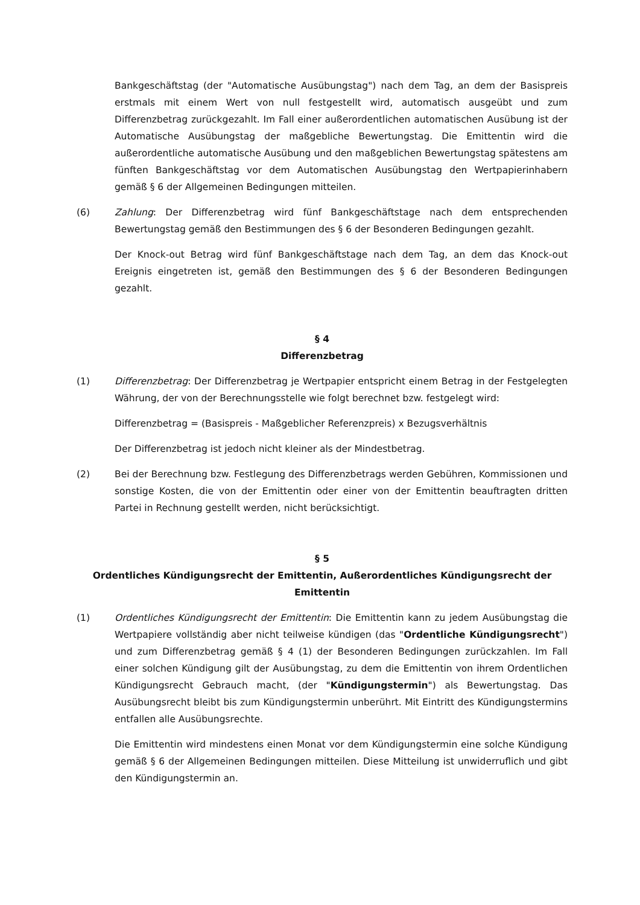Bankgeschäftstag (der "Automatische Ausübungstag") nach dem Tag, an dem der Basispreis erstmals mit einem Wert von null festgestellt wird, automatisch ausgeübt und zum Differenzbetrag zurückgezahlt. Im Fall einer außerordentlichen automatischen Ausübung ist der Automatische Ausübungstag der maßgebliche Bewertungstag. Die Emittentin wird die außerordentliche automatische Ausübung und den maßgeblichen Bewertungstag spätestens am fünften Bankgeschäftstag vor dem Automatischen Ausübungstag den Wertpapierinhabern gemäß § 6 der Allgemeinen Bedingungen mitteilen.
(6) Zahlung: Der Differenzbetrag wird fünf Bankgeschäftstage nach dem entsprechenden Bewertungstag gemäß den Bestimmungen des § 6 der Besonderen Bedingungen gezahlt.
Der Knock-out Betrag wird fünf Bankgeschäftstage nach dem Tag, an dem das Knock-out Ereignis eingetreten ist, gemäß den Bestimmungen des § 6 der Besonderen Bedingungen gezahlt.
§ 4
Differenzbetrag
(1) Differenzbetrag: Der Differenzbetrag je Wertpapier entspricht einem Betrag in der Festgelegten Währung, der von der Berechnungsstelle wie folgt berechnet bzw. festgelegt wird:
Differenzbetrag = (Basispreis - Maßgeblicher Referenzpreis) x Bezugsverhältnis
Der Differenzbetrag ist jedoch nicht kleiner als der Mindestbetrag.
(2) Bei der Berechnung bzw. Festlegung des Differenzbetrags werden Gebühren, Kommissionen und sonstige Kosten, die von der Emittentin oder einer von der Emittentin beauftragten dritten Partei in Rechnung gestellt werden, nicht berücksichtigt.
§ 5
Ordentliches Kündigungsrecht der Emittentin, Außerordentliches Kündigungsrecht der Emittentin
(1) Ordentliches Kündigungsrecht der Emittentin: Die Emittentin kann zu jedem Ausübungstag die Wertpapiere vollständig aber nicht teilweise kündigen (das "Ordentliche Kündigungsrecht") und zum Differenzbetrag gemäß § 4 (1) der Besonderen Bedingungen zurückzahlen. Im Fall einer solchen Kündigung gilt der Ausübungstag, zu dem die Emittentin von ihrem Ordentlichen Kündigungsrecht Gebrauch macht, (der "Kündigungstermin") als Bewertungstag. Das Ausübungsrecht bleibt bis zum Kündigungstermin unberührt. Mit Eintritt des Kündigungstermins entfallen alle Ausübungsrechte.
Die Emittentin wird mindestens einen Monat vor dem Kündigungstermin eine solche Kündigung gemäß § 6 der Allgemeinen Bedingungen mitteilen. Diese Mitteilung ist unwiderruflich und gibt den Kündigungstermin an.